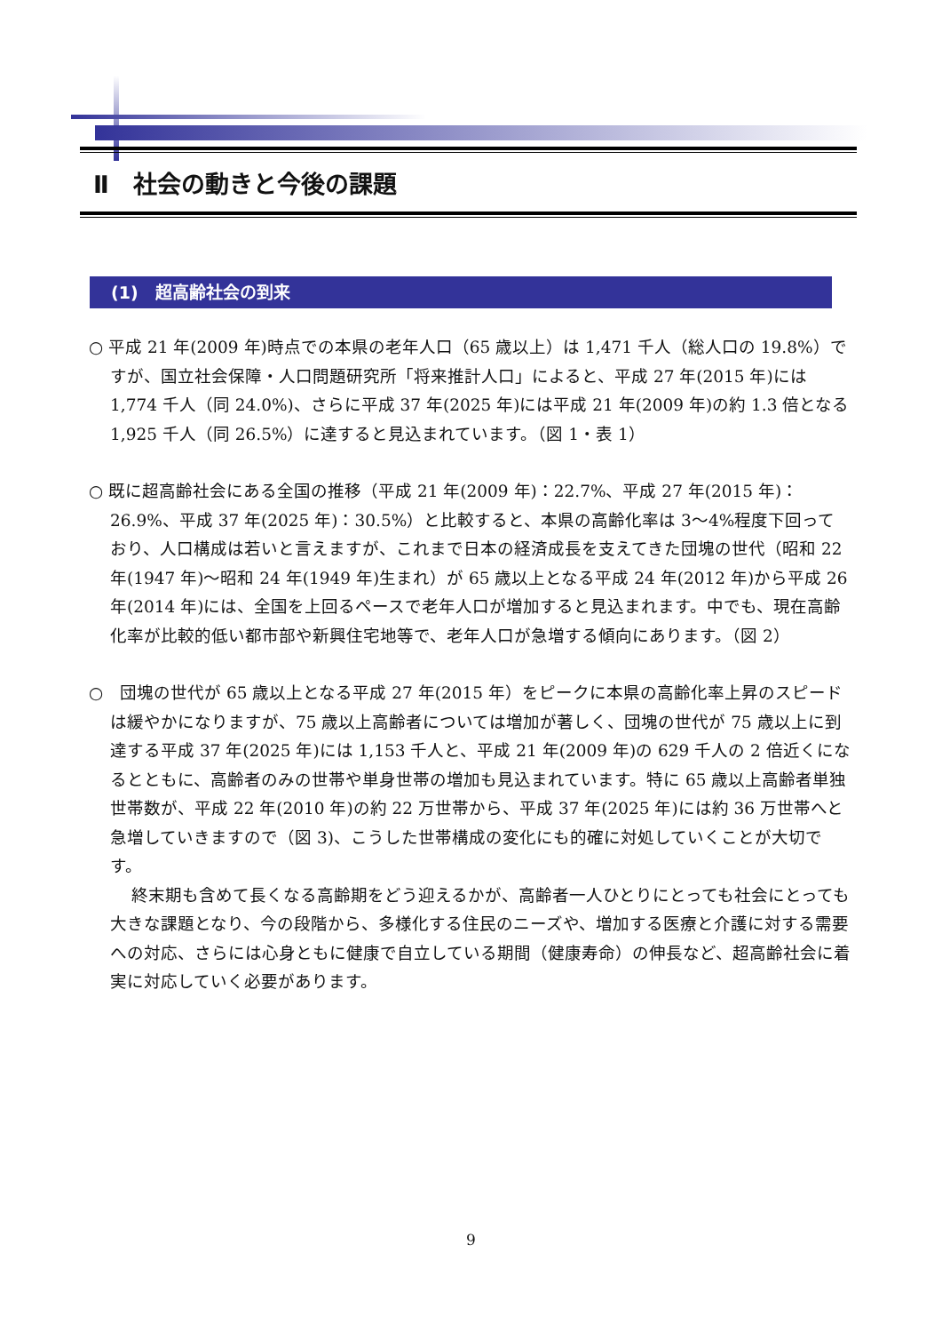Ⅱ　社会の動きと今後の課題
(1)　超高齢社会の到来
○ 平成 21 年(2009 年)時点での本県の老年人口（65 歳以上）は 1,471 千人（総人口の 19.8%）ですが、国立社会保障・人口問題研究所「将来推計人口」によると、平成 27 年(2015 年)には 1,774 千人（同 24.0%)、さらに平成 37 年(2025 年)には平成 21 年(2009 年)の約 1.3 倍となる 1,925 千人（同 26.5%）に達すると見込まれています。（図 1・表 1）
○ 既に超高齢社会にある全国の推移（平成 21 年(2009 年)：22.7%、平成 27 年(2015 年)：26.9%、平成 37 年(2025 年)：30.5%）と比較すると、本県の高齢化率は 3～4%程度下回っており、人口構成は若いと言えますが、これまで日本の経済成長を支えてきた団塊の世代（昭和 22 年(1947 年)～昭和 24 年(1949 年)生まれ）が 65 歳以上となる平成 24 年(2012 年)から平成 26 年(2014 年)には、全国を上回るペースで老年人口が増加すると見込まれます。中でも、現在高齢化率が比較的低い都市部や新興住宅地等で、老年人口が急増する傾向にあります。（図 2）
○　団塊の世代が 65 歳以上となる平成 27 年(2015 年）をピークに本県の高齢化率上昇のスピードは緩やかになりますが、75 歳以上高齢者については増加が著しく、団塊の世代が 75 歳以上に到達する平成 37 年(2025 年)には 1,153 千人と、平成 21 年(2009 年)の 629 千人の 2 倍近くになるとともに、高齢者のみの世帯や単身世帯の増加も見込まれています。特に 65 歳以上高齢者単独世帯数が、平成 22 年(2010 年)の約 22 万世帯から、平成 37 年(2025 年)には約 36 万世帯へと急増していきますので（図 3)、こうした世帯構成の変化にも的確に対処していくことが大切です。
終末期も含めて長くなる高齢期をどう迎えるかが、高齢者一人ひとりにとっても社会にとっても大きな課題となり、今の段階から、多様化する住民のニーズや、増加する医療と介護に対する需要への対応、さらには心身ともに健康で自立している期間（健康寿命）の伸長など、超高齢社会に着実に対応していく必要があります。
9